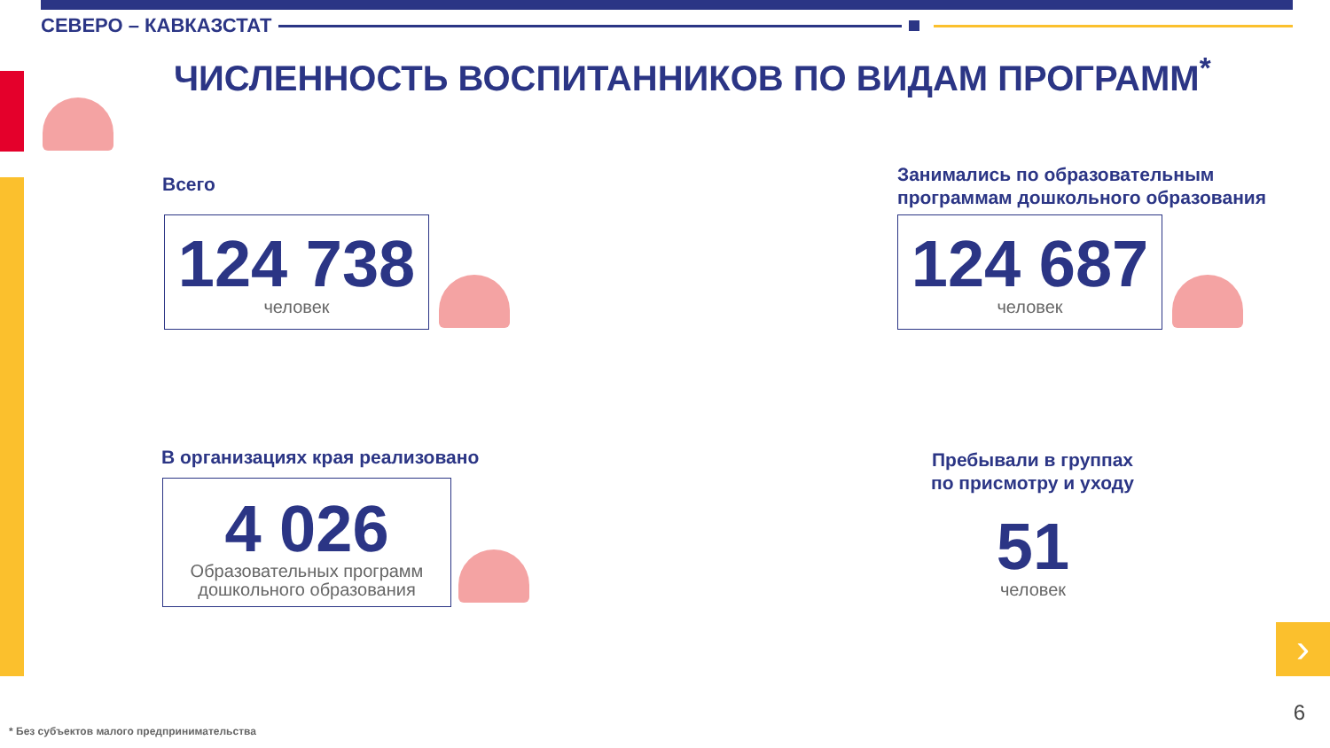СЕВЕРО – КАВКАЗСТАТ
ЧИСЛЕННОСТЬ ВОСПИТАННИКОВ ПО ВИДАМ ПРОГРАММ<sup>*</sup>
Всего
124 738
человек
Занимались по образовательным
программам дошкольного образования
124 687
человек
В организациях края реализовано
4 026
Образовательных программ
дошкольного образования
Пребывали в группах
по присмотру и уходу
51
человек
›
6
* Без субъектов малого предпринимательства